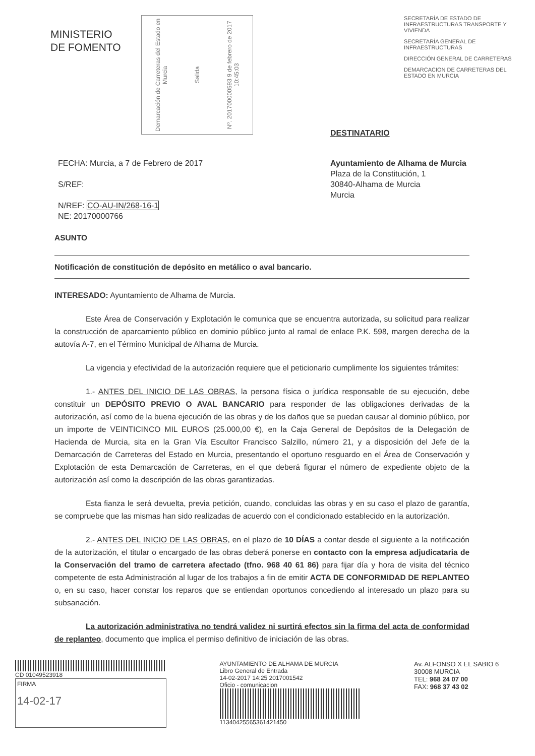MINISTERIO
DE FOMENTO
Demarcación de Carreteras del Estado en Murcia
Salida
Nº. 201700000593 9 de febrero de 2017 10:45:03
SECRETARÍA DE ESTADO DE INFRAESTRUCTURAS TRANSPORTE Y VIVIENDA
SECRETARÍA GENERAL DE INFRAESTRUCTURAS
DIRECCIÓN GENERAL DE CARRETERAS
DEMARCACION DE CARRETERAS DEL ESTADO EN MURCIA
DESTINATARIO
FECHA: Murcia, a 7 de Febrero de 2017
S/REF:
N/REF: CO-AU-IN/268-16-1
NE: 20170000766
Ayuntamiento de Alhama de Murcia
Plaza de la Constitución, 1
30840-Alhama de Murcia
Murcia
ASUNTO
Notificación de constitución de depósito en metálico o aval bancario.
INTERESADO: Ayuntamiento de Alhama de Murcia.
Este Área de Conservación y Explotación le comunica que se encuentra autorizada, su solicitud para realizar la construcción de aparcamiento público en dominio público junto al ramal de enlace P.K. 598, margen derecha de la autovía A-7, en el Término Municipal de Alhama de Murcia.
La vigencia y efectividad de la autorización requiere que el peticionario cumplimente los siguientes trámites:
1.- ANTES DEL INICIO DE LAS OBRAS, la persona física o jurídica responsable de su ejecución, debe constituir un DEPÓSITO PREVIO O AVAL BANCARIO para responder de las obligaciones derivadas de la autorización, así como de la buena ejecución de las obras y de los daños que se puedan causar al dominio público, por un importe de VEINTICINCO MIL EUROS (25.000,00 €), en la Caja General de Depósitos de la Delegación de Hacienda de Murcia, sita en la Gran Vía Escultor Francisco Salzillo, número 21, y a disposición del Jefe de la Demarcación de Carreteras del Estado en Murcia, presentando el oportuno resguardo en el Área de Conservación y Explotación de esta Demarcación de Carreteras, en el que deberá figurar el número de expediente objeto de la autorización así como la descripción de las obras garantizadas.
Esta fianza le será devuelta, previa petición, cuando, concluidas las obras y en su caso el plazo de garantía, se compruebe que las mismas han sido realizadas de acuerdo con el condicionado establecido en la autorización.
2.- ANTES DEL INICIO DE LAS OBRAS, en el plazo de 10 DÍAS a contar desde el siguiente a la notificación de la autorización, el titular o encargado de las obras deberá ponerse en contacto con la empresa adjudicataria de la Conservación del tramo de carretera afectado (tfno. 968 40 61 86) para fijar día y hora de visita del técnico competente de esta Administración al lugar de los trabajos a fin de emitir ACTA DE CONFORMIDAD DE REPLANTEO o, en su caso, hacer constar los reparos que se entiendan oportunos concediendo al interesado un plazo para su subsanación.
La autorización administrativa no tendrá validez ni surtirá efectos sin la firma del acta de conformidad de replanteo, documento que implica el permiso definitivo de iniciación de las obras.
CD 01049523918
FIRMA
14-02-17
AYUNTAMIENTO DE ALHAMA DE MURCIA
Libro General de Entrada
14-02-2017 14:25 2017001542
Oficio - comunicacion
11340425565361421450
Av. ALFONSO X EL SABIO 6
30008 MURCIA
TEL: 968 24 07 00
FAX: 968 37 43 02